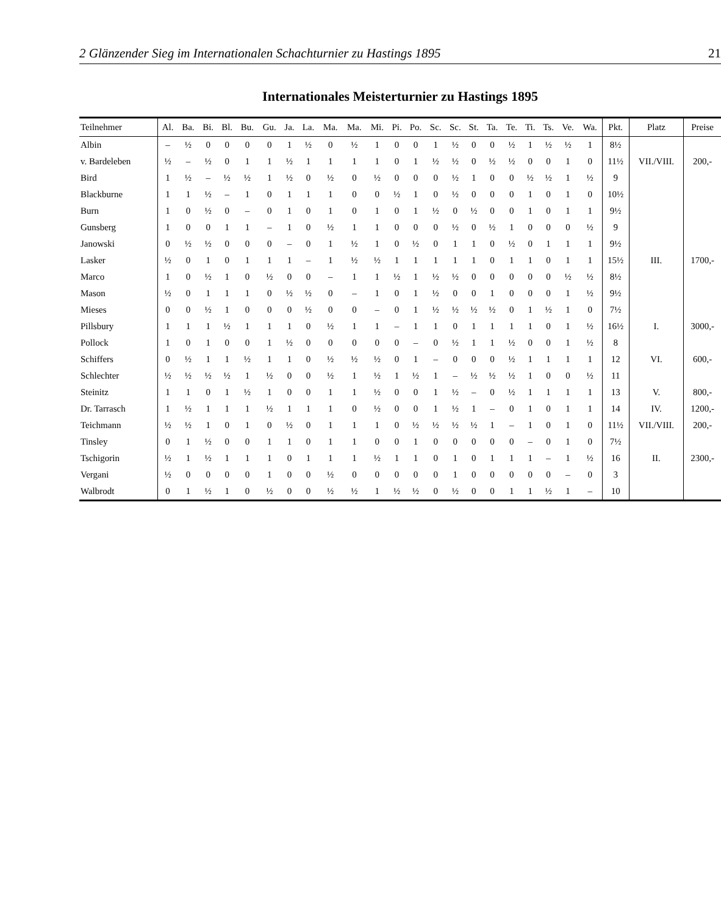2 Glänzender Sieg im Internationalen Schachturnier zu Hastings 1895 21
Internationales Meisterturnier zu Hastings 1895
| Teilnehmer | Al. | Ba. | Bi. | Bl. | Bu. | Gu. | Ja. | La. | Ma. | Ma. | Mi. | Pi. | Po. | Sc. | Sc. | St. | Ta. | Te. | Ti. | Ts. | Ve. | Wa. | Pkt. | Platz | Preise |
| --- | --- | --- | --- | --- | --- | --- | --- | --- | --- | --- | --- | --- | --- | --- | --- | --- | --- | --- | --- | --- | --- | --- | --- | --- | --- |
| Albin | – | ½ | 0 | 0 | 0 | 0 | 1 | ½ | 0 | ½ | 1 | 0 | 0 | 1 | ½ | 0 | 0 | ½ | 1 | ½ | ½ | 1 | 8½ | | |
| v. Bardeleben | ½ | – | ½ | 0 | 1 | 1 | ½ | 1 | 1 | 1 | 1 | 0 | 1 | ½ | ½ | 0 | ½ | ½ | 0 | 0 | 1 | 0 | 11½ | VII./VIII. | 200,- |
| Bird | 1 | ½ | – | ½ | ½ | 1 | ½ | 0 | ½ | 0 | ½ | 0 | 0 | 0 | ½ | 1 | 0 | 0 | ½ | ½ | 1 | ½ | 9 | | |
| Blackburne | 1 | 1 | ½ | – | 1 | 0 | 1 | 1 | 1 | 0 | 0 | ½ | 1 | 0 | ½ | 0 | 0 | 0 | 1 | 0 | 1 | 0 | 10½ | | |
| Burn | 1 | 0 | ½ | 0 | – | 0 | 1 | 0 | 1 | 0 | 1 | 0 | 1 | ½ | 0 | ½ | 0 | 0 | 1 | 0 | 1 | 1 | 9½ | | |
| Gunsberg | 1 | 0 | 0 | 1 | 1 | – | 1 | 0 | ½ | 1 | 1 | 0 | 0 | 0 | ½ | 0 | ½ | 1 | 0 | 0 | 0 | ½ | 9 | | |
| Janowski | 0 | ½ | ½ | 0 | 0 | 0 | – | 0 | 1 | ½ | 1 | 0 | ½ | 0 | 1 | 1 | 0 | ½ | 0 | 1 | 1 | 1 | 9½ | | |
| Lasker | ½ | 0 | 1 | 0 | 1 | 1 | 1 | – | 1 | ½ | ½ | 1 | 1 | 1 | 1 | 1 | 0 | 1 | 1 | 0 | 1 | 1 | 15½ | III. | 1700,- |
| Marco | 1 | 0 | ½ | 1 | 0 | ½ | 0 | 0 | – | 1 | 1 | ½ | 1 | ½ | ½ | 0 | 0 | 0 | 0 | 0 | ½ | ½ | 8½ | | |
| Mason | ½ | 0 | 1 | 1 | 1 | 0 | ½ | ½ | 0 | – | 1 | 0 | 1 | ½ | 0 | 0 | 1 | 0 | 0 | 0 | 1 | ½ | 9½ | | |
| Mieses | 0 | 0 | ½ | 1 | 0 | 0 | 0 | ½ | 0 | 0 | – | 0 | 1 | ½ | ½ | ½ | ½ | 0 | 1 | ½ | 1 | 0 | 7½ | | |
| Pillsbury | 1 | 1 | 1 | ½ | 1 | 1 | 1 | 0 | ½ | 1 | 1 | – | 1 | 1 | 0 | 1 | 1 | 1 | 1 | 0 | 1 | ½ | 16½ | I. | 3000,- |
| Pollock | 1 | 0 | 1 | 0 | 0 | 1 | ½ | 0 | 0 | 0 | 0 | 0 | – | 0 | ½ | 1 | 1 | ½ | 0 | 0 | 1 | ½ | 8 | | |
| Schiffers | 0 | ½ | 1 | 1 | ½ | 1 | 1 | 0 | ½ | ½ | ½ | 0 | 1 | – | 0 | 0 | 0 | ½ | 1 | 1 | 1 | 1 | 12 | VI. | 600,- |
| Schlechter | ½ | ½ | ½ | ½ | 1 | ½ | 0 | 0 | ½ | 1 | ½ | 1 | ½ | 1 | – | ½ | ½ | ½ | 1 | 0 | 0 | ½ | 11 | | |
| Steinitz | 1 | 1 | 0 | 1 | ½ | 1 | 0 | 0 | 1 | 1 | ½ | 0 | 0 | 1 | ½ | – | 0 | ½ | 1 | 1 | 1 | 1 | 13 | V. | 800,- |
| Dr. Tarrasch | 1 | ½ | 1 | 1 | 1 | ½ | 1 | 1 | 1 | 0 | ½ | 0 | 0 | 1 | ½ | 1 | – | 0 | 1 | 0 | 1 | 1 | 14 | IV. | 1200,- |
| Teichmann | ½ | ½ | 1 | 0 | 1 | 0 | ½ | 0 | 1 | 1 | 1 | 0 | ½ | ½ | ½ | ½ | 1 | – | 1 | 0 | 1 | 0 | 11½ | VII./VIII. | 200,- |
| Tinsley | 0 | 1 | ½ | 0 | 0 | 1 | 1 | 0 | 1 | 1 | 0 | 0 | 1 | 0 | 0 | 0 | 0 | 0 | – | 0 | 1 | 0 | 7½ | | |
| Tschigorin | ½ | 1 | ½ | 1 | 1 | 1 | 0 | 1 | 1 | 1 | ½ | 1 | 1 | 0 | 1 | 0 | 1 | 1 | 1 | – | 1 | ½ | 16 | II. | 2300,- |
| Vergani | ½ | 0 | 0 | 0 | 0 | 1 | 0 | 0 | ½ | 0 | 0 | 0 | 0 | 0 | 1 | 0 | 0 | 0 | 0 | 0 | – | 0 | 3 | | |
| Walbrodt | 0 | 1 | ½ | 1 | 0 | ½ | 0 | 0 | ½ | ½ | 1 | ½ | ½ | 0 | ½ | 0 | 0 | 1 | 1 | ½ | 1 | – | 10 | | |